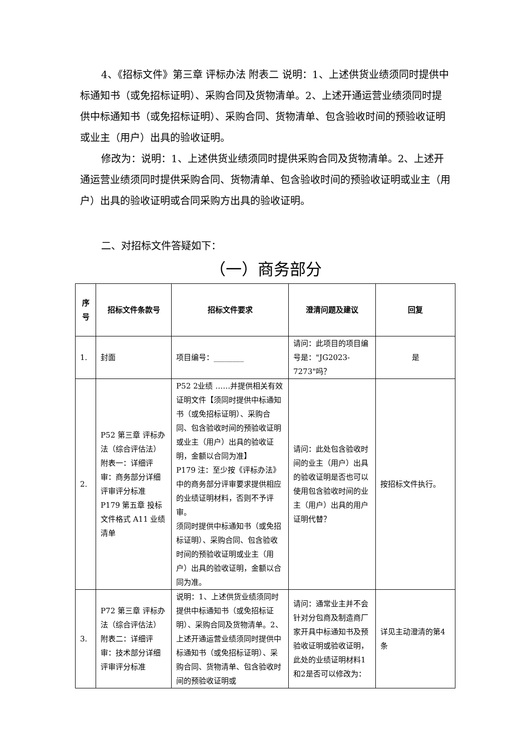4、《招标文件》第三章 评标办法 附表二 说明：1、上述供货业绩须同时提供中标通知书（或免招标证明）、采购合同及货物清单。2、上述开通运营业绩须同时提供中标通知书（或免招标证明）、采购合同、货物清单、包含验收时间的预验收证明或业主（用户）出具的验收证明。
修改为：说明：1、上述供货业绩须同时提供采购合同及货物清单。2、上述开通运营业绩须同时提供采购合同、货物清单、包含验收时间的预验收证明或业主（用户）出具的验收证明或合同采购方出具的验收证明。
二、对招标文件答疑如下：
（一）商务部分
| 序 号 | 招标文件条款号 | 招标文件要求 | 澄清问题及建议 | 回复 |
| --- | --- | --- | --- | --- |
| 1. | 封面 | 项目编号：________ | 请问：此项目的项目编号是："JG2023-7273"吗？ | 是 |
| 2. | P52 第三章 评标办法（综合评估法）附表一：详细评审：商务部分详细评审评分标准 P179 第五章 投标文件格式 A11 业绩清单 | P52 2业绩 ……并提供相关有效证明文件【须同时提供中标通知书（或免招标证明）、采购合同、包含验收时间的预验收证明或业主（用户）出具的验收证明，金额以合同为准】 P179 注：至少按《评标办法》中的商务部分评审要求提供相应的业绩证明材料，否则不予评审。 须同时提供中标通知书（或免招标证明）、采购合同、包含验收时间的预验收证明或业主（用户）出具的验收证明，金额以合同为准。 | 请问：此处包含验收时间的业主（用户）出具的验收证明是否也可以使用包含验收时间的业主（用户）出具的用户证明代替？ | 按招标文件执行。 |
| 3. | P72 第三章 评标办法（综合评估法）附表二：详细评审：技术部分详细评审评分标准 | 说明：1、上述供货业绩须同时提供中标通知书（或免招标证明）、采购合同及货物清单。2、上述开通运营业绩须同时提供中标通知书（或免招标证明）、采购合同、货物清单、包含验收时间的预验收证明或 | 请问：通常业主并不会针对分包商及制造商厂家开具中标通知书及预验收证明或验收证明，此处的业绩证明材料1和2是否可以修改为： | 详见主动澄清的第4条 |